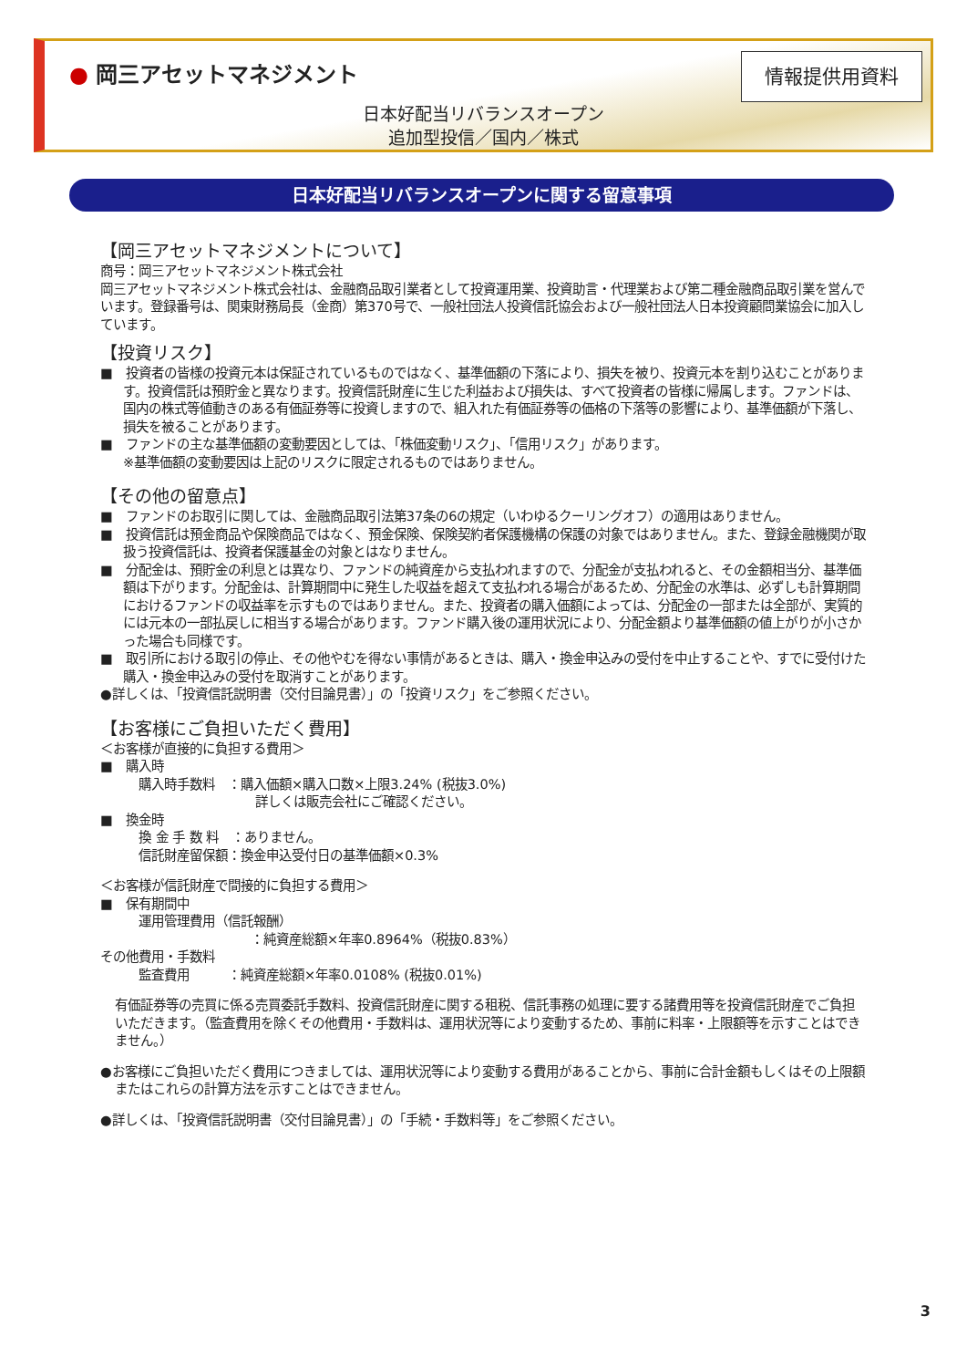● 岡三アセットマネジメント 情報提供用資料
日本好配当リバランスオープン
追加型投信／国内／株式
日本好配当リバランスオープンに関する留意事項
【岡三アセットマネジメントについて】
商号：岡三アセットマネジメント株式会社
岡三アセットマネジメント株式会社は、金融商品取引業者として投資運用業、投資助言・代理業および第二種金融商品取引業を営んでいます。登録番号は、関東財務局長（金商）第370号で、一般社団法人投資信託協会および一般社団法人日本投資顧問業協会に加入しています。
【投資リスク】
■　投資者の皆様の投資元本は保証されているものではなく、基準価額の下落により、損失を被り、投資元本を割り込むことがあります。投資信託は預貯金と異なります。投資信託財産に生じた利益および損失は、すべて投資者の皆様に帰属します。ファンドは、国内の株式等値動きのある有価証券等に投資しますので、組入れた有価証券等の価格の下落等の影響により、基準価額が下落し、損失を被ることがあります。
■　ファンドの主な基準価額の変動要因としては、「株価変動リスク」、「信用リスク」があります。
※基準価額の変動要因は上記のリスクに限定されるものではありません。
【その他の留意点】
■　ファンドのお取引に関しては、金融商品取引法第37条の6の規定（いわゆるクーリングオフ）の適用はありません。
■　投資信託は預金商品や保険商品ではなく、預金保険、保険契約者保護機構の保護の対象ではありません。また、登録金融機関が取扱う投資信託は、投資者保護基金の対象とはなりません。
■　分配金は、預貯金の利息とは異なり、ファンドの純資産から支払われますので、分配金が支払われると、その金額相当分、基準価額は下がります。分配金は、計算期間中に発生した収益を超えて支払われる場合があるため、分配金の水準は、必ずしも計算期間におけるファンドの収益率を示すものではありません。また、投資者の購入価額によっては、分配金の一部または全部が、実質的には元本の一部払戻しに相当する場合があります。ファンド購入後の運用状況により、分配金額より基準価額の値上がりが小さかった場合も同様です。
■　取引所における取引の停止、その他やむを得ない事情があるときは、購入・換金申込みの受付を中止することや、すでに受付けた購入・換金申込みの受付を取消すことがあります。
●詳しくは、「投資信託説明書（交付目論見書）」の「投資リスク」をご参照ください。
【お客様にご負担いただく費用】
＜お客様が直接的に負担する費用＞
■　購入時
購入時手数料　：購入価額×購入口数×上限3.24% (税抜3.0%)
詳しくは販売会社にご確認ください。
■　換金時
換 金 手 数 料　：ありません。
信託財産留保額：換金申込受付日の基準価額×0.3%
＜お客様が信託財産で間接的に負担する費用＞
■　保有期間中
運用管理費用（信託報酬）
：純資産総額×年率0.8964%（税抜0.83%）
その他費用・手数料
監査費用　　　：純資産総額×年率0.0108% (税抜0.01%)
有価証券等の売買に係る売買委託手数料、投資信託財産に関する租税、信託事務の処理に要する諸費用等を投資信託財産でご負担いただきます。（監査費用を除くその他費用・手数料は、運用状況等により変動するため、事前に料率・上限額等を示すことはできません。）
●お客様にご負担いただく費用につきましては、運用状況等により変動する費用があることから、事前に合計金額もしくはその上限額またはこれらの計算方法を示すことはできません。
●詳しくは、「投資信託説明書（交付目論見書）」の「手続・手数料等」をご参照ください。
3